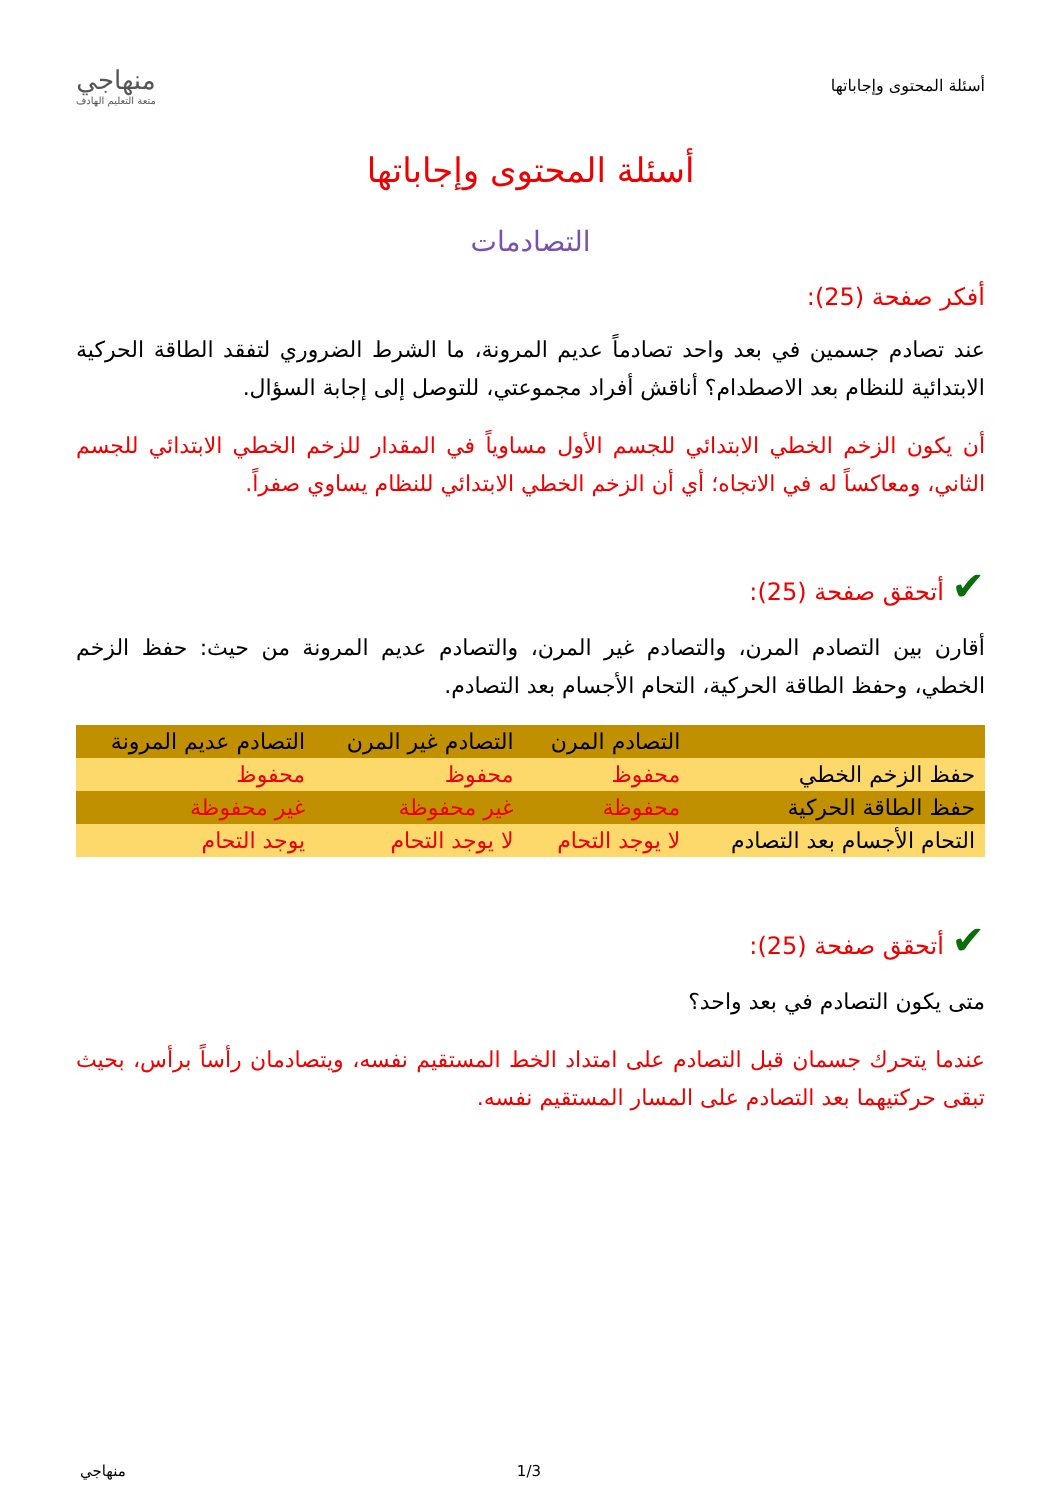أسئلة المحتوى وإجاباتها
منهاجي
متعة التعليم الهادف
أسئلة المحتوى وإجاباتها
التصادمات
أفكر صفحة (25):
عند تصادم جسمين في بعد واحد تصادماً عديم المرونة، ما الشرط الضروري لتفقد الطاقة الحركية الابتدائية للنظام بعد الاصطدام؟ أناقش أفراد مجموعتي، للتوصل إلى إجابة السؤال.
أن يكون الزخم الخطي الابتدائي للجسم الأول مساوياً في المقدار للزخم الخطي الابتدائي للجسم الثاني، ومعاكساً له في الاتجاه؛ أي أن الزخم الخطي الابتدائي للنظام يساوي صفراً.
✔ أتحقق صفحة (25):
أقارن بين التصادم المرن، والتصادم غير المرن، والتصادم عديم المرونة من حيث: حفظ الزخم الخطي، وحفظ الطاقة الحركية، التحام الأجسام بعد التصادم.
| | التصادم المرن | التصادم غير المرن | التصادم عديم المرونة |
| --- | --- | --- | --- |
| حفظ الزخم الخطي | محفوظ | محفوظ | محفوظ |
| حفظ الطاقة الحركية | محفوظة | غير محفوظة | غير محفوظة |
| التحام الأجسام بعد التصادم | لا يوجد التحام | لا يوجد التحام | يوجد التحام |
✔ أتحقق صفحة (25):
متى يكون التصادم في بعد واحد؟
عندما يتحرك جسمان قبل التصادم على امتداد الخط المستقيم نفسه، ويتصادمان رأساً برأس، بحيث تبقى حركتيهما بعد التصادم على المسار المستقيم نفسه.
1/3 منهاجي